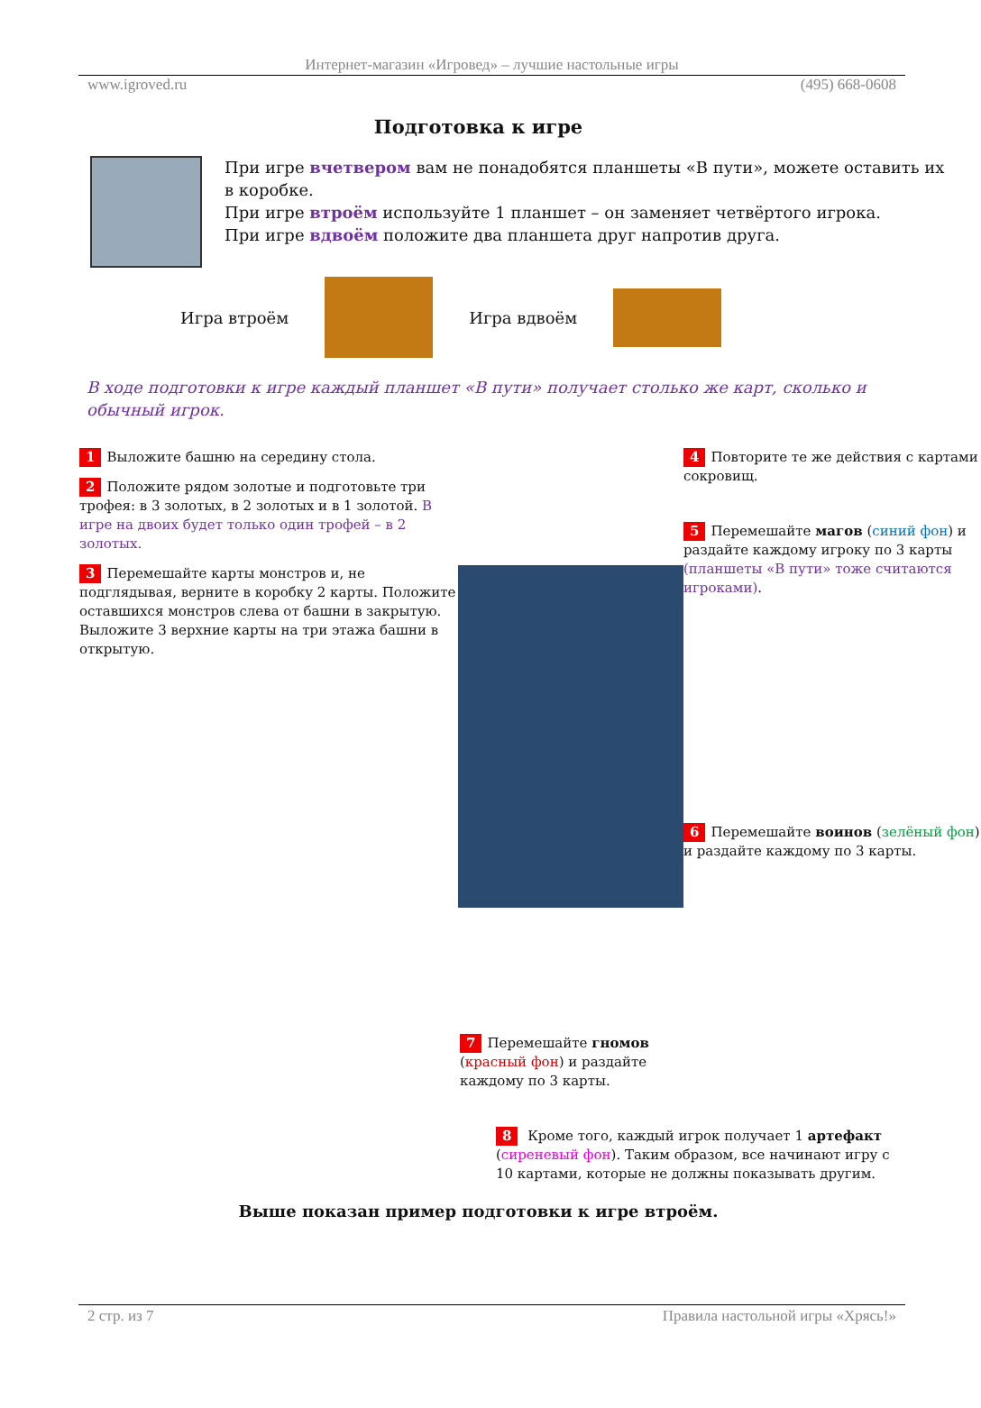Интернет-магазин «Игровед» – лучшие настольные игры
www.igroved.ru (495) 668-0608
Подготовка к игре
При игре вчетвером вам не понадобятся планшеты «В пути», можете оставить их в коробке.
При игре втроём используйте 1 планшет – он заменяет четвёртого игрока.
При игре вдвоём положите два планшета друг напротив друга.
Игра втроём Игра вдвоём
В ходе подготовки к игре каждый планшет «В пути» получает столько же карт, сколько и обычный игрок.
1 Выложите башню на середину стола.
2 Положите рядом золотые и подготовьте три трофея: в 3 золотых, в 2 золотых и в 1 золотой. В игре на двоих будет только один трофей – в 2 золотых.
3 Перемешайте карты монстров и, не подглядывая, верните в коробку 2 карты. Положите оставшихся монстров слева от башни в закрытую.
Выложите 3 верхние карты на три этажа башни в открытую.
4 Повторите те же действия с картами сокровищ.
5 Перемешайте магов (синий фон) и раздайте каждому игроку по 3 карты (планшеты «В пути» тоже считаются игроками).
6 Перемешайте воинов (зелёный фон) и раздайте каждому по 3 карты.
7 Перемешайте гномов (красный фон) и раздайте каждому по 3 карты.
8 Кроме того, каждый игрок получает 1 артефакт (сиреневый фон). Таким образом, все начинают игру с 10 картами, которые не должны показывать другим.
Выше показан пример подготовки к игре втроём.
2 стр. из 7 Правила настольной игры «Хрясь!»